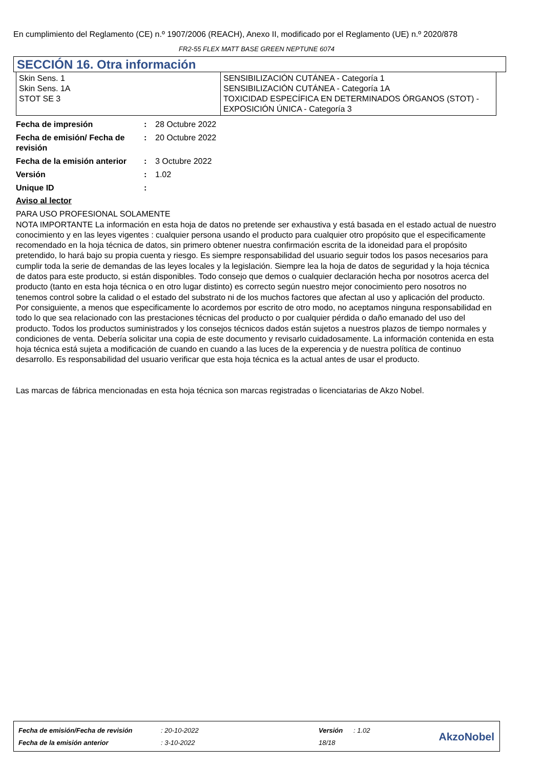En cumplimiento del Reglamento (CE) n.º 1907/2006 (REACH), Anexo II, modificado por el Reglamento (UE) n.º 2020/878
FR2-55 FLEX MATT BASE GREEN NEPTUNE 6074
SECCIÓN 16. Otra información
| Skin Sens. 1 Skin Sens. 1A STOT SE 3 | SENSIBILIZACIÓN CUTÁNEA - Categoría 1 SENSIBILIZACIÓN CUTÁNEA - Categoría 1A TOXICIDAD ESPECÍFICA EN DETERMINADOS ÓRGANOS (STOT) - EXPOSICIÓN ÚNICA - Categoría 3 |
| Fecha de impresión | : | 28 Octubre 2022 |
| Fecha de emisión/ Fecha de revisión | : | 20 Octubre 2022 |
| Fecha de la emisión anterior | : | 3 Octubre 2022 |
| Versión | : | 1.02 |
| Unique ID | : | |
Aviso al lector
PARA USO PROFESIONAL SOLAMENTE
NOTA IMPORTANTE La información en esta hoja de datos no pretende ser exhaustiva y está basada en el estado actual de nuestro conocimiento y en las leyes vigentes : cualquier persona usando el producto para cualquier otro propósito que el especificamente recomendado en la hoja técnica de datos, sin primero obtener nuestra confirmación escrita de la idoneidad para el propósito pretendido, lo hará bajo su propia cuenta y riesgo. Es siempre responsabilidad del usuario seguir todos los pasos necesarios para cumplir toda la serie de demandas de las leyes locales y la legislación. Siempre lea la hoja de datos de seguridad y la hoja técnica de datos para este producto, si están disponibles. Todo consejo que demos o cualquier declaración hecha por nosotros acerca del producto (tanto en esta hoja técnica o en otro lugar distinto) es correcto según nuestro mejor conocimiento pero nosotros no tenemos control sobre la calidad o el estado del substrato ni de los muchos factores que afectan al uso y aplicación del producto. Por consiguiente, a menos que especificamente lo acordemos por escrito de otro modo, no aceptamos ninguna responsabilidad en todo lo que sea relacionado con las prestaciones técnicas del producto o por cualquier pérdida o daño emanado del uso del producto. Todos los productos suministrados y los consejos técnicos dados están sujetos a nuestros plazos de tiempo normales y condiciones de venta. Debería solicitar una copia de este documento y revisarlo cuidadosamente. La información contenida en esta hoja técnica está sujeta a modificación de cuando en cuando a las luces de la experencia y de nuestra política de continuo desarrollo. Es responsabilidad del usuario verificar que esta hoja técnica es la actual antes de usar el producto.
Las marcas de fábrica mencionadas en esta hoja técnica son marcas registradas o licenciatarias de Akzo Nobel.
| Fecha de emisión/Fecha de revisión | : 20-10-2022 | Versión | : 1.02 |
| Fecha de la emisión anterior | : 3-10-2022 | 18/18 | |
AkzoNobel